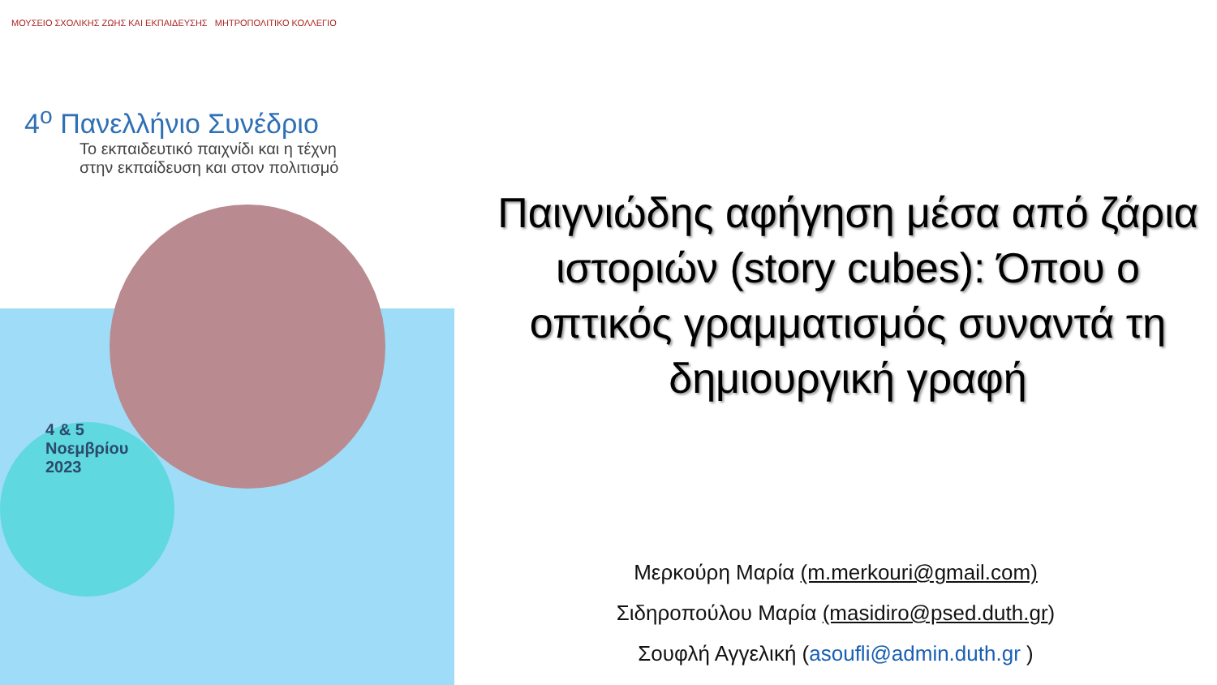ΜΟΥΣΕΙΟ ΣΧΟΛΙΚΗΣ ΖΩΗΣ ΚΑΙ ΕΚΠΑΙΔΕΥΣΗΣ ΜΗΤΡΟΠΟΛΙΤΙΚΟ ΚΟΛΛΕΓΙΟ
4<sup>ο</sup> Πανελλήνιο Συνέδριο
Το εκπαιδευτικό παιχνίδι και η τέχνη
στην εκπαίδευση και στον πολιτισμό
4 & 5
Νοεμβρίου
2023
Παιγνιώδης αφήγηση μέσα από ζάρια ιστοριών (story cubes): Όπου ο οπτικός γραμματισμός συναντά τη δημιουργική γραφή
Μερκούρη Μαρία (m.merkouri@gmail.com)
Σιδηροπούλου Μαρία (masidiro@psed.duth.gr)
Σουφλή Αγγελική (asoufli@admin.duth.gr )